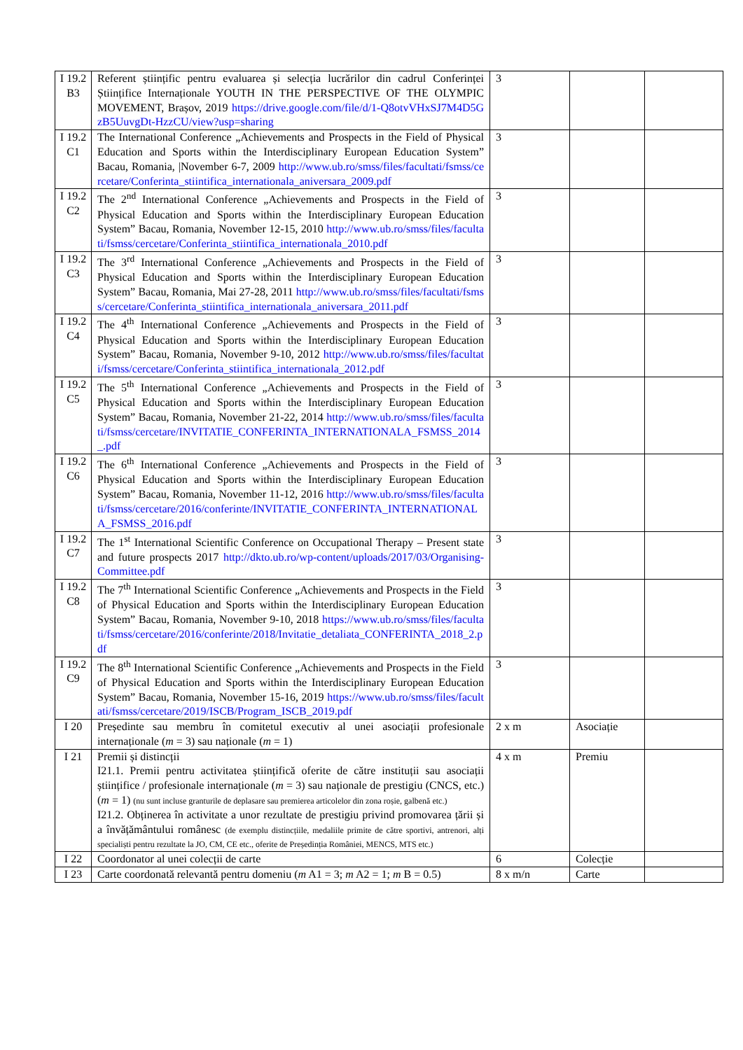| I 19.2 B3 | Referent științific pentru evaluarea și selecția lucrărilor din cadrul Conferinței Științifice Internaționale YOUTH IN THE PERSPECTIVE OF THE OLYMPIC MOVEMENT, Brașov, 2019 https://drive.google.com/file/d/1-Q8otvVHxSJ7M4D5GzB5UuvgDt-HzzCU/view?usp=sharing | 3 | | |
| I 19.2 C1 | The International Conference „Achievements and Prospects in the Field of Physical Education and Sports within the Interdisciplinary European Education System” Bacau, Romania, /November 6-7, 2009 http://www.ub.ro/smss/files/facultati/fsmss/cercetare/Conferinta_stiintifica_internationala_aniversara_2009.pdf | 3 | | |
| I 19.2 C2 | The 2<sup>nd</sup> International Conference „Achievements and Prospects in the Field of Physical Education and Sports within the Interdisciplinary European Education System” Bacau, Romania, November 12-15, 2010 http://www.ub.ro/smss/files/facultati/fsmss/cercetare/Conferinta_stiintifica_internationala_2010.pdf | 3 | | |
| I 19.2 C3 | The 3<sup>rd</sup> International Conference „Achievements and Prospects in the Field of Physical Education and Sports within the Interdisciplinary European Education System” Bacau, Romania, Mai 27-28, 2011 http://www.ub.ro/smss/files/facultati/fsmss/cercetare/Conferinta_stiintifica_internationala_aniversara_2011.pdf | 3 | | |
| I 19.2 C4 | The 4<sup>th</sup> International Conference „Achievements and Prospects in the Field of Physical Education and Sports within the Interdisciplinary European Education System” Bacau, Romania, November 9-10, 2012 http://www.ub.ro/smss/files/facultati/fsmss/cercetare/Conferinta_stiintifica_internationala_2012.pdf | 3 | | |
| I 19.2 C5 | The 5<sup>th</sup> International Conference „Achievements and Prospects in the Field of Physical Education and Sports within the Interdisciplinary European Education System” Bacau, Romania, November 21-22, 2014 http://www.ub.ro/smss/files/facultati/fsmss/cercetare/INVITATIE_CONFERINTA_INTERNATIONALA_FSMSS_2014_.pdf | 3 | | |
| I 19.2 C6 | The 6<sup>th</sup> International Conference „Achievements and Prospects in the Field of Physical Education and Sports within the Interdisciplinary European Education System” Bacau, Romania, November 11-12, 2016 http://www.ub.ro/smss/files/facultati/fsmss/cercetare/2016/conferinte/INVITATIE_CONFERINTA_INTERNATIONALA_FSMSS_2016.pdf | 3 | | |
| I 19.2 C7 | The 1<sup>st</sup> International Scientific Conference on Occupational Therapy – Present state and future prospects 2017 http://dkto.ub.ro/wp-content/uploads/2017/03/Organising-Committee.pdf | 3 | | |
| I 19.2 C8 | The 7<sup>th</sup> International Scientific Conference „Achievements and Prospects in the Field of Physical Education and Sports within the Interdisciplinary European Education System” Bacau, Romania, November 9-10, 2018 https://www.ub.ro/smss/files/facultati/fsmss/cercetare/2016/conferinte/2018/Invitatie_detaliata_CONFERINTA_2018_2.pdf | 3 | | |
| I 19.2 C9 | The 8<sup>th</sup> International Scientific Conference „Achievements and Prospects in the Field of Physical Education and Sports within the Interdisciplinary European Education System” Bacau, Romania, November 15-16, 2019 https://www.ub.ro/smss/files/facultati/fsmss/cercetare/2019/ISCB/Program_ISCB_2019.pdf | 3 | | |
| I 20 | Președinte sau membru în comitetul executiv al unei asociații profesionale internaționale ( m = 3) sau naționale ( m = 1) | 2 x m | Asociație | |
| I 21 | Premii și distincții I21.1. Premii pentru activitatea științifică oferite de către instituții sau asociații științifice / profesionale internaționale ( m = 3) sau naționale de prestigiu (CNCS, etc.) ( m = 1) (nu sunt incluse granturile de deplasare sau premierea articolelor din zona roșie, galbenă etc.) I21.2. Obținerea în activitate a unor rezultate de prestigiu privind promovarea țării și a învățământului românesc (de exemplu distincțiile, medaliile primite de către sportivi, antrenori, alți specialiști pentru rezultate la JO, CM, CE etc., oferite de Președinția României, MENCS, MTS etc.) | 4 x m | Premiu | |
| I 22 | Coordonator al unei colecții de carte | 6 | Colecție | |
| I 23 | Carte coordonată relevantă pentru domeniu ( m A1 = 3; m A2 = 1; m B = 0.5) | 8 x m/n | Carte | |